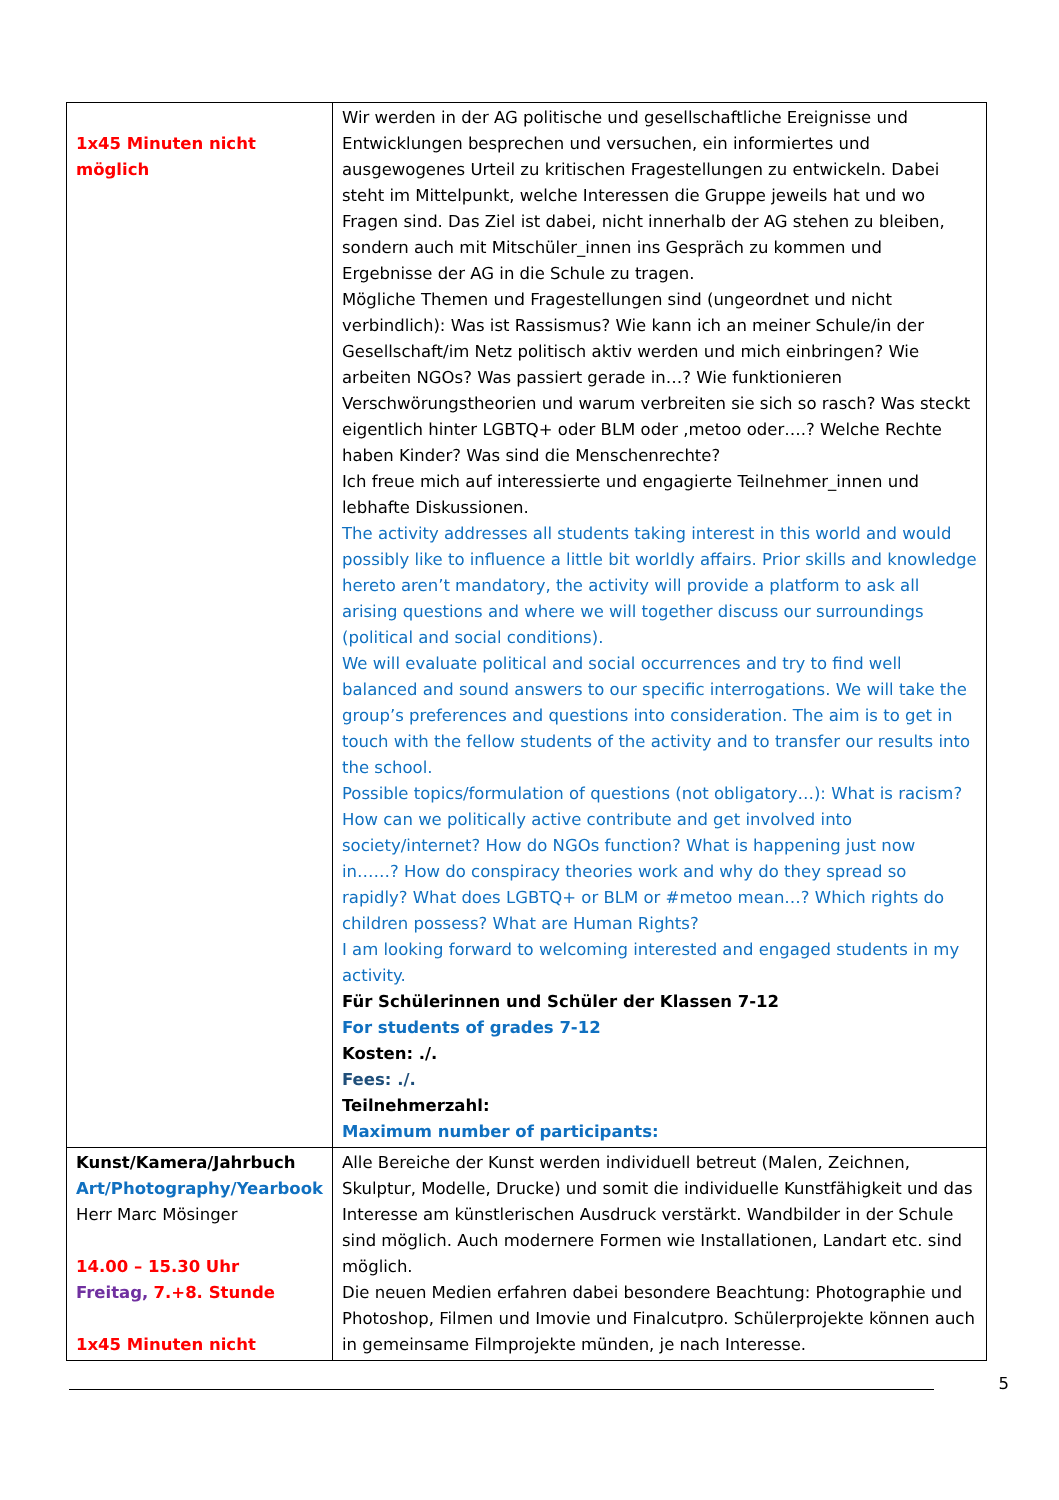| 1x45 Minuten nicht möglich | Wir werden in der AG politische und gesellschaftliche Ereignisse und Entwicklungen besprechen und versuchen, ein informiertes und ausgewogenes Urteil zu kritischen Fragestellungen zu entwickeln. Dabei steht im Mittelpunkt, welche Interessen die Gruppe jeweils hat und wo Fragen sind. Das Ziel ist dabei, nicht innerhalb der AG stehen zu bleiben, sondern auch mit Mitschüler_innen ins Gespräch zu kommen und Ergebnisse der AG in die Schule zu tragen. Mögliche Themen und Fragestellungen sind (ungeordnet und nicht verbindlich): Was ist Rassismus? Wie kann ich an meiner Schule/in der Gesellschaft/im Netz politisch aktiv werden und mich einbringen? Wie arbeiten NGOs? Was passiert gerade in…? Wie funktionieren Verschwörungstheorien und warum verbreiten sie sich so rasch? Was steckt eigentlich hinter LGBTQ+ oder BLM oder ,metoo oder….? Welche Rechte haben Kinder? Was sind die Menschenrechte? Ich freue mich auf interessierte und engagierte Teilnehmer_innen und lebhafte Diskussionen. The activity addresses all students taking interest in this world and would possibly like to influence a little bit worldly affairs. Prior skills and knowledge hereto aren’t mandatory, the activity will provide a platform to ask all arising questions and where we will together discuss our surroundings (political and social conditions). We will evaluate political and social occurrences and try to find well balanced and sound answers to our specific interrogations. We will take the group’s preferences and questions into consideration. The aim is to get in touch with the fellow students of the activity and to transfer our results into the school. Possible topics/formulation of questions (not obligatory…): What is racism? How can we politically active contribute and get involved into society/internet? How do NGOs function? What is happening just now in……? How do conspiracy theories work and why do they spread so rapidly? What does LGBTQ+ or BLM or #metoo mean…? Which rights do children possess? What are Human Rights? I am looking forward to welcoming interested and engaged students in my activity. Für Schülerinnen und Schüler der Klassen 7-12 For students of grades 7-12 Kosten: ./. Fees: ./. Teilnehmerzahl: Maximum number of participants: |
| Kunst/Kamera/Jahrbuch Art/Photography/Yearbook Herr Marc Mösinger 14.00 – 15.30 Uhr Freitag, 7.+8. Stunde 1x45 Minuten nicht | Alle Bereiche der Kunst werden individuell betreut (Malen, Zeichnen, Skulptur, Modelle, Drucke) und somit die individuelle Kunstfähigkeit und das Interesse am künstlerischen Ausdruck verstärkt. Wandbilder in der Schule sind möglich. Auch modernere Formen wie Installationen, Landart etc. sind möglich. Die neuen Medien erfahren dabei besondere Beachtung: Photographie und Photoshop, Filmen und Imovie und Finalcutpro. Schülerprojekte können auch in gemeinsame Filmprojekte münden, je nach Interesse. |
5